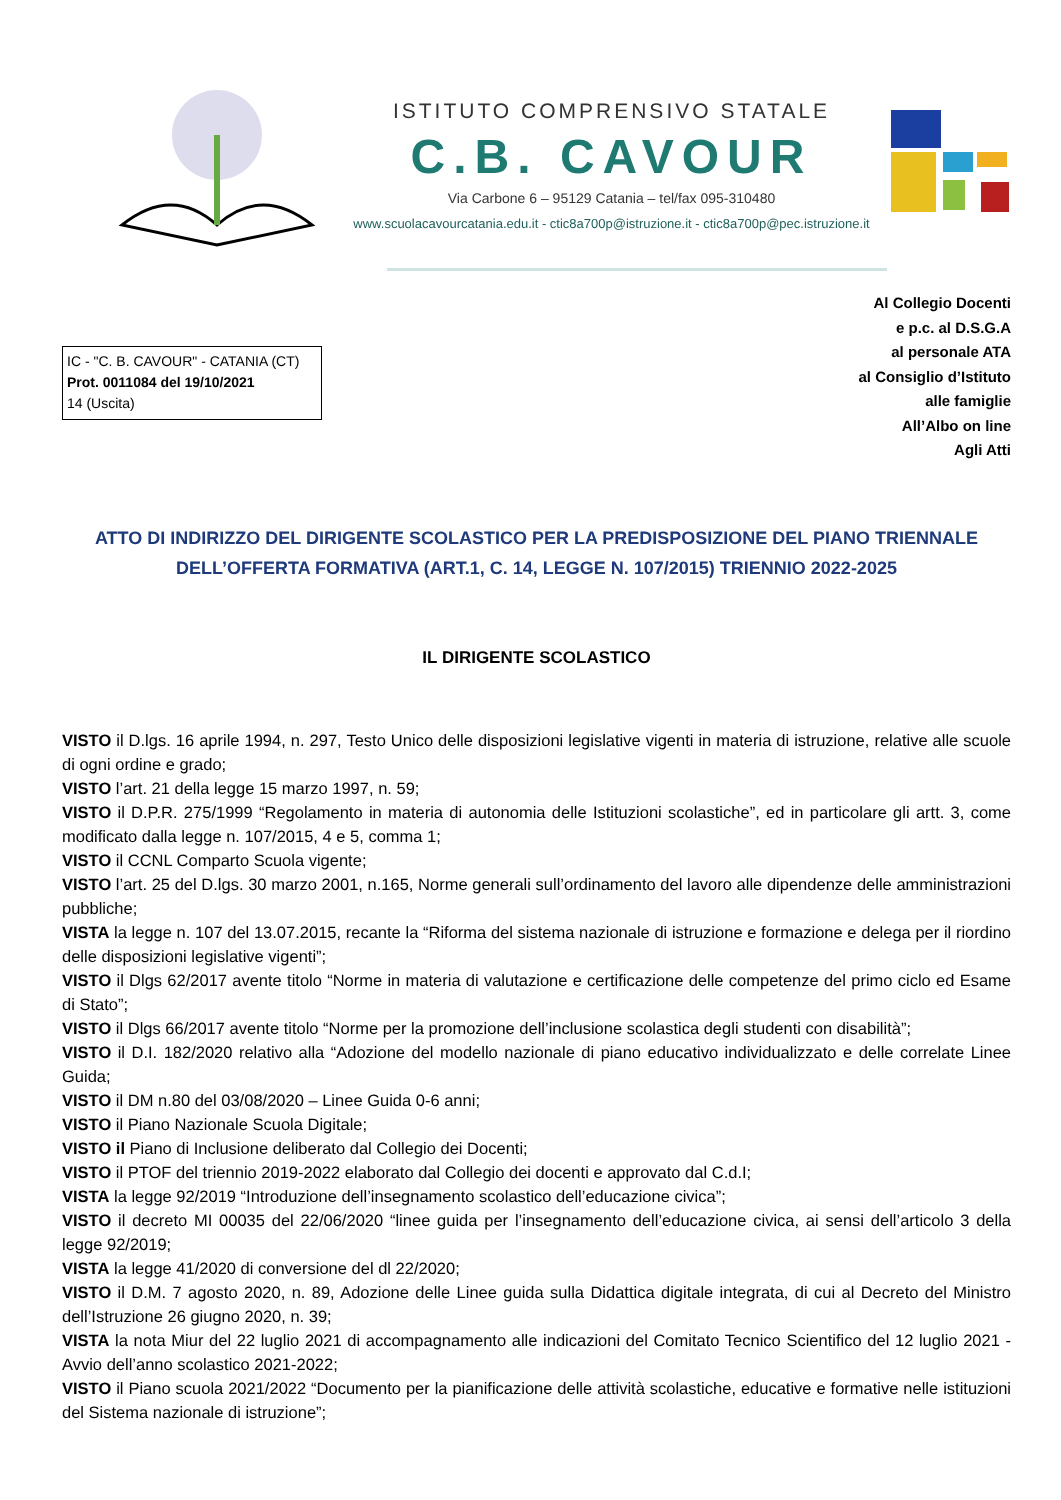ISTITUTO COMPRENSIVO STATALE
C.B. CAVOUR
Via Carbone 6 – 95129 Catania – tel/fax 095-310480
www.scuolacavourcatania.edu.it - ctic8a700p@istruzione.it - ctic8a700p@pec.istruzione.it
IC - "C. B. CAVOUR" - CATANIA (CT)
Prot. 0011084 del 19/10/2021
14 (Uscita)
Al Collegio Docenti
e p.c. al D.S.G.A
al personale ATA
al Consiglio d’Istituto
alle famiglie
All’Albo on line
Agli Atti
ATTO DI INDIRIZZO DEL DIRIGENTE SCOLASTICO PER LA PREDISPOSIZIONE DEL PIANO TRIENNALE
DELL’OFFERTA FORMATIVA (ART.1, C. 14, LEGGE N. 107/2015) TRIENNIO 2022-2025
IL DIRIGENTE SCOLASTICO
VISTO il D.lgs. 16 aprile 1994, n. 297, Testo Unico delle disposizioni legislative vigenti in materia di istruzione, relative alle scuole di ogni ordine e grado;
VISTO l’art. 21 della legge 15 marzo 1997, n. 59;
VISTO il D.P.R. 275/1999 “Regolamento in materia di autonomia delle Istituzioni scolastiche”, ed in particolare gli artt. 3, come modificato dalla legge n. 107/2015, 4 e 5, comma 1;
VISTO il CCNL Comparto Scuola vigente;
VISTO l’art. 25 del D.lgs. 30 marzo 2001, n.165, Norme generali sull’ordinamento del lavoro alle dipendenze delle amministrazioni pubbliche;
VISTA la legge n. 107 del 13.07.2015, recante la “Riforma del sistema nazionale di istruzione e formazione e delega per il riordino delle disposizioni legislative vigenti”;
VISTO il Dlgs 62/2017 avente titolo “Norme in materia di valutazione e certificazione delle competenze del primo ciclo ed Esame di Stato”;
VISTO il Dlgs 66/2017 avente titolo “Norme per la promozione dell’inclusione scolastica degli studenti con disabilità”;
VISTO il D.I. 182/2020 relativo alla “Adozione del modello nazionale di piano educativo individualizzato e delle correlate Linee Guida;
VISTO il DM n.80 del 03/08/2020 – Linee Guida 0-6 anni;
VISTO il Piano Nazionale Scuola Digitale;
VISTO il Piano di Inclusione deliberato dal Collegio dei Docenti;
VISTO il PTOF del triennio 2019-2022 elaborato dal Collegio dei docenti e approvato dal C.d.I;
VISTA la legge 92/2019 “Introduzione dell’insegnamento scolastico dell’educazione civica”;
VISTO il decreto MI 00035 del 22/06/2020 “linee guida per l’insegnamento dell’educazione civica, ai sensi dell’articolo 3 della legge 92/2019;
VISTA la legge 41/2020 di conversione del dl 22/2020;
VISTO il D.M. 7 agosto 2020, n. 89, Adozione delle Linee guida sulla Didattica digitale integrata, di cui al Decreto del Ministro dell’Istruzione 26 giugno 2020, n. 39;
VISTA la nota Miur del 22 luglio 2021 di accompagnamento alle indicazioni del Comitato Tecnico Scientifico del 12 luglio 2021 - Avvio dell’anno scolastico 2021-2022;
VISTO il Piano scuola 2021/2022 “Documento per la pianificazione delle attività scolastiche, educative e formative nelle istituzioni del Sistema nazionale di istruzione”;